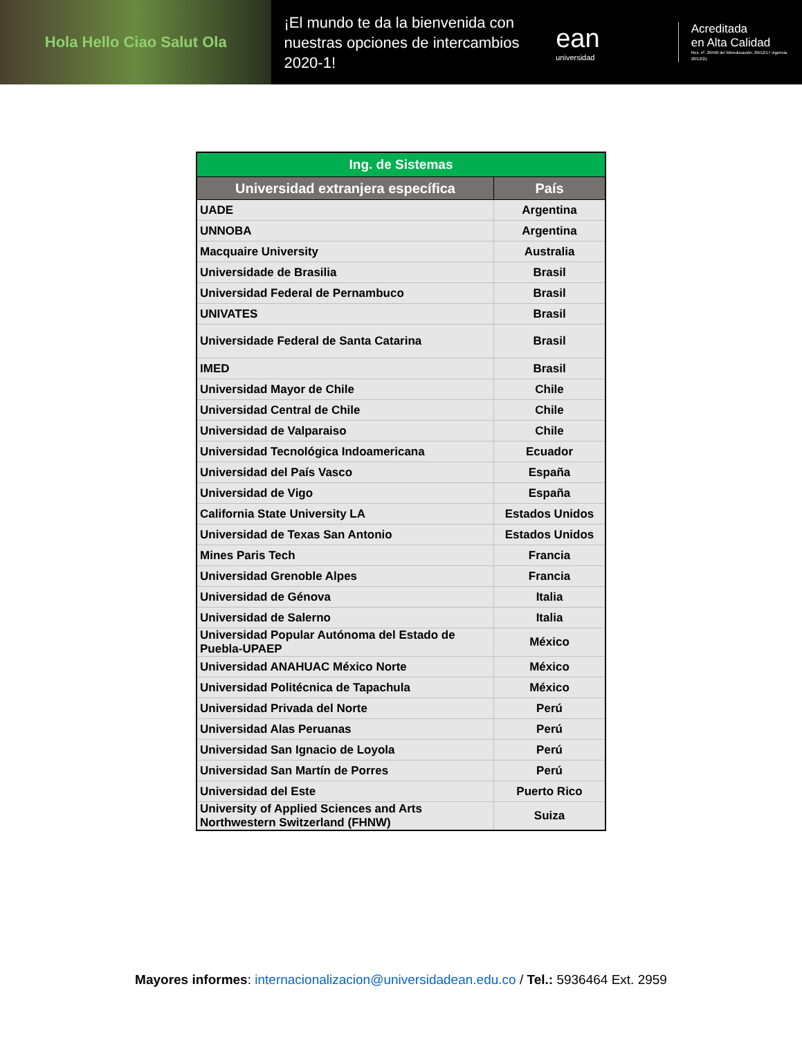Hola Hello Ciao Salut Ola
¡El mundo te da la bienvenida con nuestras opciones de intercambios 2020-1!
ean
universidad
Acreditada
en Alta Calidad
Res. nº. 29499 del Mineducación. 29/12/17 vigencia 28/12/21
| Ing. de Sistemas | |
| --- | --- |
| Universidad extranjera específica | País |
| UADE | Argentina |
| UNNOBA | Argentina |
| Macquaire University | Australia |
| Universidade de Brasilia | Brasil |
| Universidad Federal de Pernambuco | Brasil |
| UNIVATES | Brasil |
| Universidade Federal de Santa Catarina | Brasil |
| IMED | Brasil |
| Universidad Mayor de Chile | Chile |
| Universidad Central de Chile | Chile |
| Universidad de Valparaiso | Chile |
| Universidad Tecnológica Indoamericana | Ecuador |
| Universidad del País Vasco | España |
| Universidad de Vigo | España |
| California State University LA | Estados Unidos |
| Universidad de Texas San Antonio | Estados Unidos |
| Mines Paris Tech | Francia |
| Universidad Grenoble Alpes | Francia |
| Universidad de Génova | Italia |
| Universidad de Salerno | Italia |
| Universidad Popular Autónoma del Estado de Puebla-UPAEP | México |
| Universidad ANAHUAC México Norte | México |
| Universidad Politécnica de Tapachula | México |
| Universidad Privada del Norte | Perú |
| Universidad Alas Peruanas | Perú |
| Universidad San Ignacio de Loyola | Perú |
| Universidad San Martín de Porres | Perú |
| Universidad del Este | Puerto Rico |
| University of Applied Sciences and Arts Northwestern Switzerland (FHNW) | Suiza |
Mayores informes: internacionalizacion@universidadean.edu.co / Tel.: 5936464 Ext. 2959